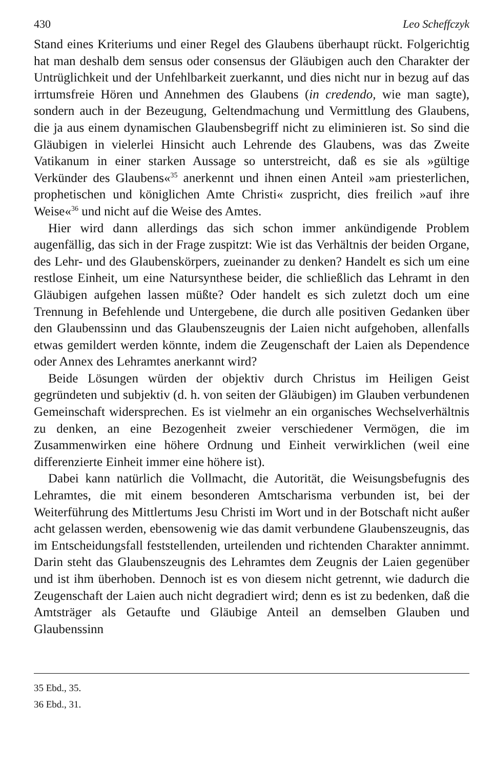430 Leo Scheffczyk
Stand eines Kriteriums und einer Regel des Glaubens überhaupt rückt. Folgerichtig hat man deshalb dem sensus oder consensus der Gläubigen auch den Charakter der Untrüglichkeit und der Unfehlbarkeit zuerkannt, und dies nicht nur in bezug auf das irrtumsfreie Hören und Annehmen des Glaubens (in credendo, wie man sagte), sondern auch in der Bezeugung, Geltendmachung und Vermittlung des Glaubens, die ja aus einem dynamischen Glaubensbegriff nicht zu eliminieren ist. So sind die Gläubigen in vielerlei Hinsicht auch Lehrende des Glaubens, was das Zweite Vatikanum in einer starken Aussage so unterstreicht, daß es sie als »gültige Verkünder des Glaubens«<sup>35</sup> anerkennt und ihnen einen Anteil »am priesterlichen, prophetischen und königlichen Amte Christi« zuspricht, dies freilich »auf ihre Weise«<sup>36</sup> und nicht auf die Weise des Amtes.
Hier wird dann allerdings das sich schon immer ankündigende Problem augenfällig, das sich in der Frage zuspitzt: Wie ist das Verhältnis der beiden Organe, des Lehr- und des Glaubenskörpers, zueinander zu denken? Handelt es sich um eine restlose Einheit, um eine Natursynthese beider, die schließlich das Lehramt in den Gläubigen aufgehen lassen müßte? Oder handelt es sich zuletzt doch um eine Trennung in Befehlende und Untergebene, die durch alle positiven Gedanken über den Glaubenssinn und das Glaubenszeugnis der Laien nicht aufgehoben, allenfalls etwas gemildert werden könnte, indem die Zeugenschaft der Laien als Dependence oder Annex des Lehramtes anerkannt wird?
Beide Lösungen würden der objektiv durch Christus im Heiligen Geist gegründeten und subjektiv (d. h. von seiten der Gläubigen) im Glauben verbundenen Gemeinschaft widersprechen. Es ist vielmehr an ein organisches Wechselverhältnis zu denken, an eine Bezogenheit zweier verschiedener Vermögen, die im Zusammenwirken eine höhere Ordnung und Einheit verwirklichen (weil eine differenzierte Einheit immer eine höhere ist).
Dabei kann natürlich die Vollmacht, die Autorität, die Weisungsbefugnis des Lehramtes, die mit einem besonderen Amtscharisma verbunden ist, bei der Weiterführung des Mittlertums Jesu Christi im Wort und in der Botschaft nicht außer acht gelassen werden, ebensowenig wie das damit verbundene Glaubenszeugnis, das im Entscheidungsfall feststellenden, urteilenden und richtenden Charakter annimmt. Darin steht das Glaubenszeugnis des Lehramtes dem Zeugnis der Laien gegenüber und ist ihm überhoben. Dennoch ist es von diesem nicht getrennt, wie dadurch die Zeugenschaft der Laien auch nicht degradiert wird; denn es ist zu bedenken, daß die Amtsträger als Getaufte und Gläubige Anteil an demselben Glauben und Glaubenssinn
35 Ebd., 35.
36 Ebd., 31.